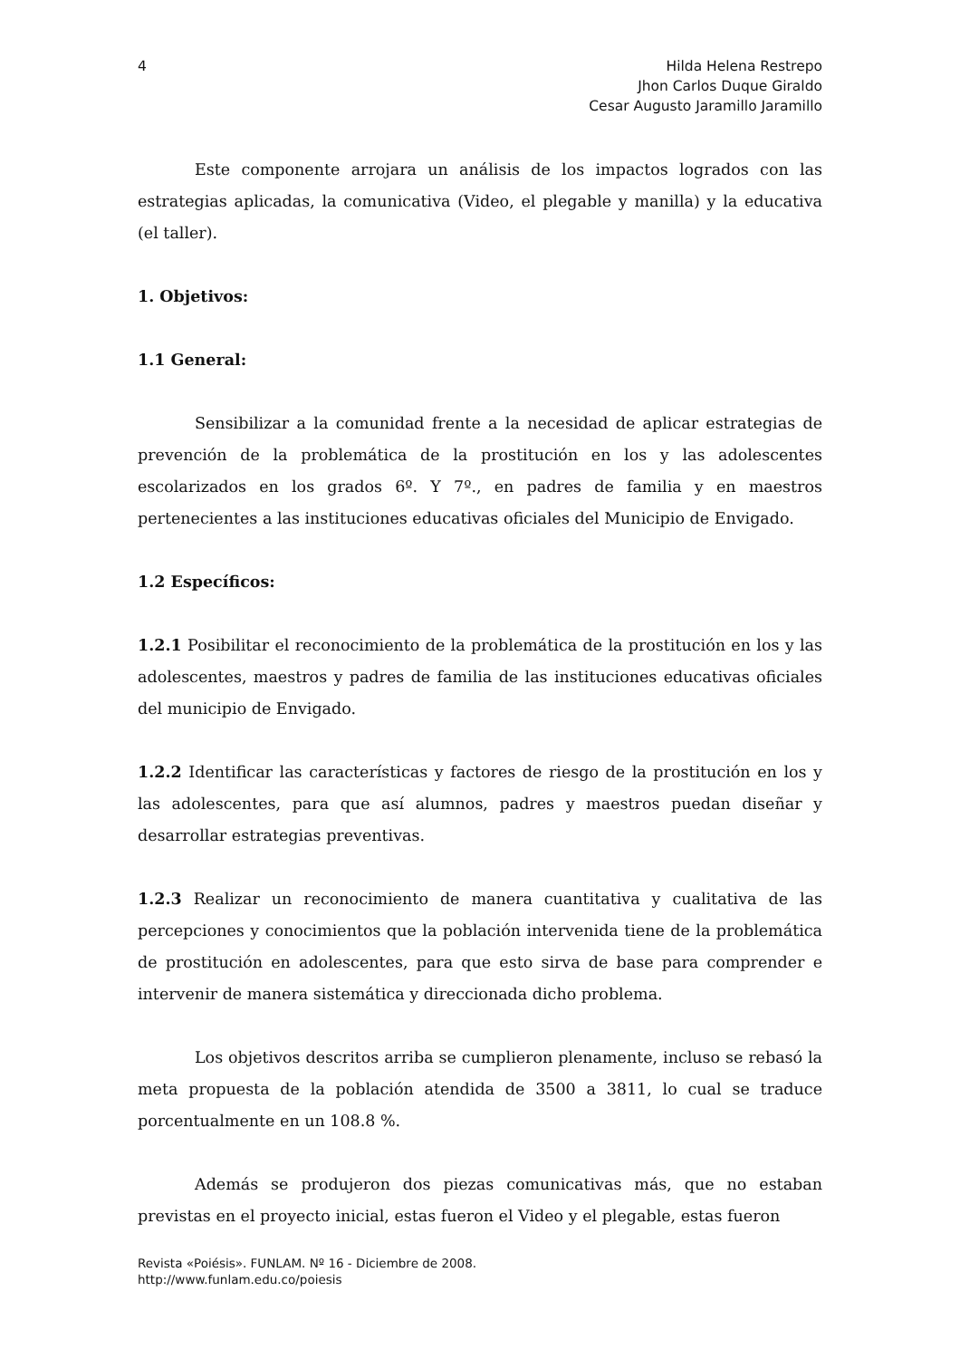4 Hilda Helena Restrepo
Jhon Carlos Duque Giraldo
Cesar Augusto Jaramillo Jaramillo
Este componente arrojara un análisis de los impactos logrados con las estrategias aplicadas, la comunicativa (Video, el plegable y manilla) y la educativa (el taller).
1. Objetivos:
1.1 General:
Sensibilizar a la comunidad frente a la necesidad de aplicar estrategias de prevención de la problemática de la prostitución en los y las adolescentes escolarizados en los grados 6º. Y 7º., en padres de familia y en maestros pertenecientes a las instituciones educativas oficiales del Municipio de Envigado.
1.2 Específicos:
1.2.1 Posibilitar el reconocimiento de la problemática de la prostitución en los y las adolescentes, maestros y padres de familia de las instituciones educativas oficiales del municipio de Envigado.
1.2.2 Identificar las características y factores de riesgo de la prostitución en los y las adolescentes, para que así alumnos, padres y maestros puedan diseñar y desarrollar estrategias preventivas.
1.2.3 Realizar un reconocimiento de manera cuantitativa y cualitativa de las percepciones y conocimientos que la población intervenida tiene de la problemática de prostitución en adolescentes, para que esto sirva de base para comprender e intervenir de manera sistemática y direccionada dicho problema.
Los objetivos descritos arriba se cumplieron plenamente, incluso se rebasó la meta propuesta de la población atendida de 3500 a 3811, lo cual se traduce porcentualmente en un 108.8 %.
Además se produjeron dos piezas comunicativas más, que no estaban previstas en el proyecto inicial, estas fueron el Video y el plegable, estas fueron
Revista «Poiésis». FUNLAM. Nº 16 - Diciembre de 2008.
http://www.funlam.edu.co/poiesis